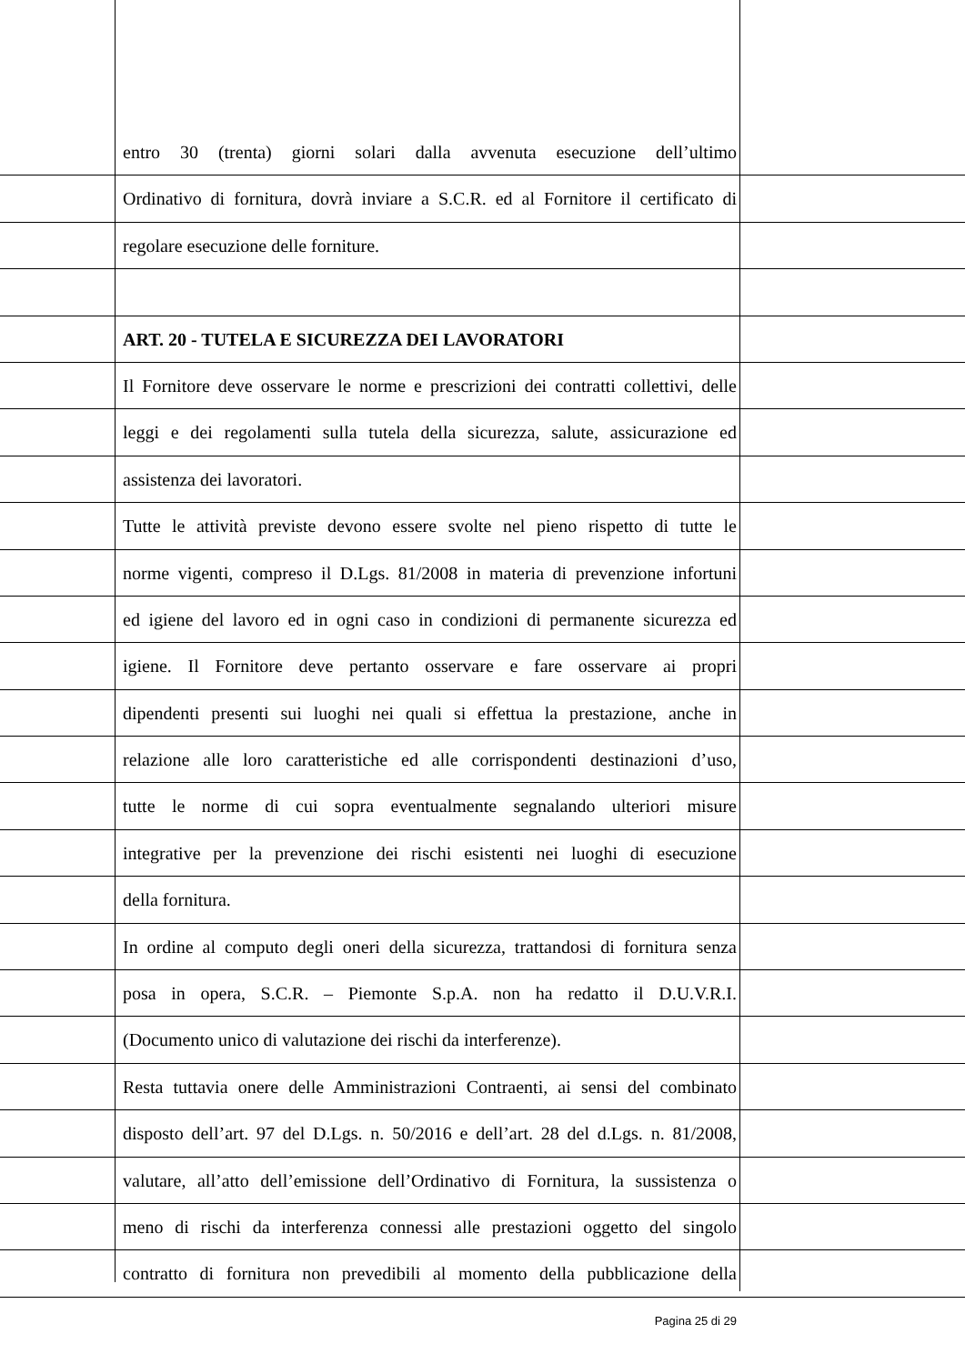entro 30 (trenta) giorni solari dalla avvenuta esecuzione dell’ultimo
Ordinativo di fornitura, dovrà inviare a S.C.R. ed al Fornitore il certificato di
regolare esecuzione delle forniture.
ART. 20 - TUTELA E SICUREZZA DEI LAVORATORI
Il Fornitore deve osservare le norme e prescrizioni dei contratti collettivi, delle
leggi e dei regolamenti sulla tutela della sicurezza, salute, assicurazione ed
assistenza dei lavoratori.
Tutte le attività previste devono essere svolte nel pieno rispetto di tutte le
norme vigenti, compreso il D.Lgs. 81/2008 in materia di prevenzione infortuni
ed igiene del lavoro ed in ogni caso in condizioni di permanente sicurezza ed
igiene. Il Fornitore deve pertanto osservare e fare osservare ai propri
dipendenti presenti sui luoghi nei quali si effettua la prestazione, anche in
relazione alle loro caratteristiche ed alle corrispondenti destinazioni d’uso,
tutte le norme di cui sopra eventualmente segnalando ulteriori misure
integrative per la prevenzione dei rischi esistenti nei luoghi di esecuzione
della fornitura.
In ordine al computo degli oneri della sicurezza, trattandosi di fornitura senza
posa in opera, S.C.R. – Piemonte S.p.A. non ha redatto il D.U.V.R.I.
(Documento unico di valutazione dei rischi da interferenze).
Resta tuttavia onere delle Amministrazioni Contraenti, ai sensi del combinato
disposto dell’art. 97 del D.Lgs. n. 50/2016 e dell’art. 28 del d.Lgs. n. 81/2008,
valutare, all’atto dell’emissione dell’Ordinativo di Fornitura, la sussistenza o
meno di rischi da interferenza connessi alle prestazioni oggetto del singolo
contratto di fornitura non prevedibili al momento della pubblicazione della
Pagina 25 di 29